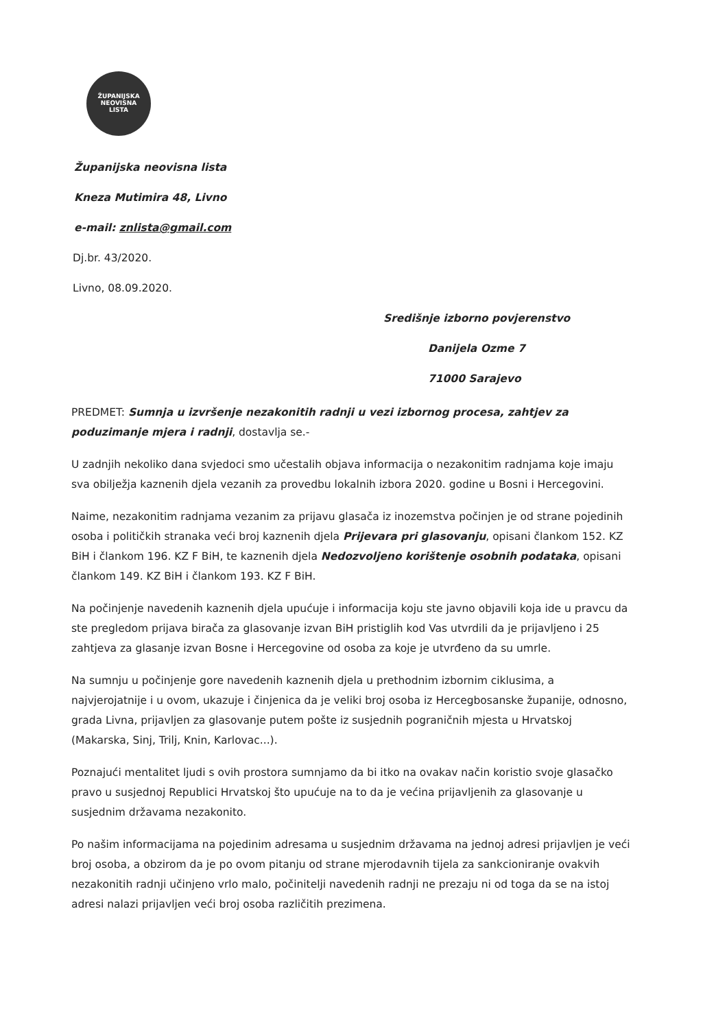ŽUPANIJSKA
NEOVISNA
LISTA
Županijska neovisna lista
Kneza Mutimira 48, Livno
e-mail: znlista@gmail.com
Dj.br. 43/2020.
Livno, 08.09.2020.
Središnje izborno povjerenstvo
Danijela Ozme 7
71000 Sarajevo
PREDMET: Sumnja u izvršenje nezakonitih radnji u vezi izbornog procesa, zahtjev za poduzimanje mjera i radnji, dostavlja se.-
U zadnjih nekoliko dana svjedoci smo učestalih objava informacija o nezakonitim radnjama koje imaju sva obilježja kaznenih djela vezanih za provedbu lokalnih izbora 2020. godine u Bosni i Hercegovini.
Naime, nezakonitim radnjama vezanim za prijavu glasača iz inozemstva počinjen je od strane pojedinih osoba i političkih stranaka veći broj kaznenih djela Prijevara pri glasovanju, opisani člankom 152. KZ BiH i člankom 196. KZ F BiH, te kaznenih djela Nedozvoljeno korištenje osobnih podataka, opisani člankom 149. KZ BiH i člankom 193. KZ F BiH.
Na počinjenje navedenih kaznenih djela upućuje i informacija koju ste javno objavili koja ide u pravcu da ste pregledom prijava birača za glasovanje izvan BiH pristiglih kod Vas utvrdili da je prijavljeno i 25 zahtjeva za glasanje izvan Bosne i Hercegovine od osoba za koje je utvrđeno da su umrle.
Na sumnju u počinjenje gore navedenih kaznenih djela u prethodnim izbornim ciklusima, a najvjerojatnije i u ovom, ukazuje i činjenica da je veliki broj osoba iz Hercegbosanske županije, odnosno, grada Livna, prijavljen za glasovanje putem pošte iz susjednih pograničnih mjesta u Hrvatskoj (Makarska, Sinj, Trilj, Knin, Karlovac...).
Poznajući mentalitet ljudi s ovih prostora sumnjamo da bi itko na ovakav način koristio svoje glasačko pravo u susjednoj Republici Hrvatskoj što upućuje na to da je većina prijavljenih za glasovanje u susjednim državama nezakonito.
Po našim informacijama na pojedinim adresama u susjednim državama na jednoj adresi prijavljen je veći broj osoba, a obzirom da je po ovom pitanju od strane mjerodavnih tijela za sankcioniranje ovakvih nezakonitih radnji učinjeno vrlo malo, počinitelji navedenih radnji ne prezaju ni od toga da se na istoj adresi nalazi prijavljen veći broj osoba različitih prezimena.